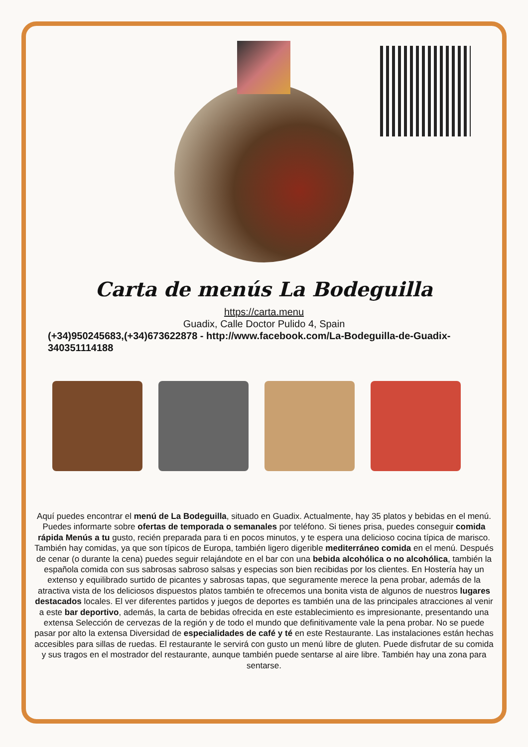Carta de menús La Bodeguilla
https://carta.menu
Guadix, Calle Doctor Pulido 4, Spain
(+34)950245683,(+34)673622878 - http://www.facebook.com/La-Bodeguilla-de-Guadix-340351114188
Aquí puedes encontrar el menú de La Bodeguilla, situado en Guadix. Actualmente, hay 35 platos y bebidas en el menú. Puedes informarte sobre ofertas de temporada o semanales por teléfono. Si tienes prisa, puedes conseguir comida rápida Menús a tu gusto, recién preparada para ti en pocos minutos, y te espera una delicioso cocina típica de marisco. También hay comidas, ya que son típicos de Europa, también ligero digerible mediterráneo comida en el menú. Después de cenar (o durante la cena) puedes seguir relajándote en el bar con una bebida alcohólica o no alcohólica, también la española comida con sus sabrosas sabroso salsas y especias son bien recibidas por los clientes. En Hostería hay un extenso y equilibrado surtido de picantes y sabrosas tapas, que seguramente merece la pena probar, además de la atractiva vista de los deliciosos dispuestos platos también te ofrecemos una bonita vista de algunos de nuestros lugares destacados locales. El ver diferentes partidos y juegos de deportes es también una de las principales atracciones al venir a este bar deportivo, además, la carta de bebidas ofrecida en este establecimiento es impresionante, presentando una extensa Selección de cervezas de la región y de todo el mundo que definitivamente vale la pena probar. No se puede pasar por alto la extensa Diversidad de especialidades de café y té en este Restaurante. Las instalaciones están hechas accesibles para sillas de ruedas. El restaurante le servirá con gusto un menú libre de gluten. Puede disfrutar de su comida y sus tragos en el mostrador del restaurante, aunque también puede sentarse al aire libre. También hay una zona para sentarse.